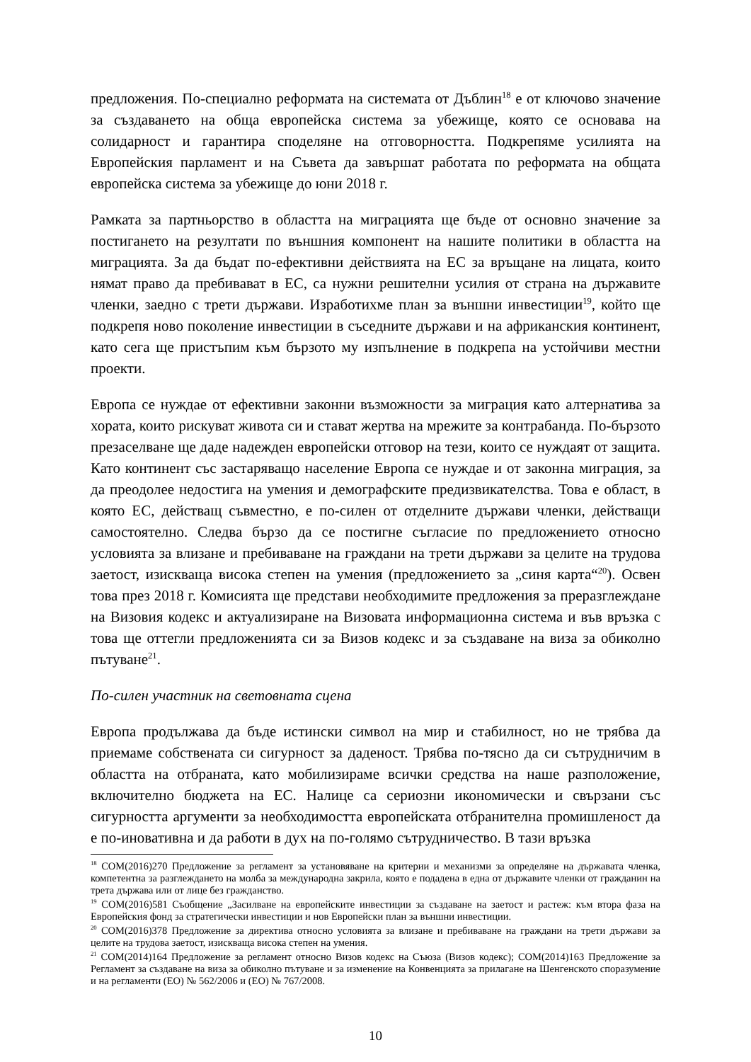предложения. По-специално реформата на системата от Дъблин<sup>18</sup> е от ключово значение за създаването на обща европейска система за убежище, която се основава на солидарност и гарантира споделяне на отговорността. Подкрепяме усилията на Европейския парламент и на Съвета да завършат работата по реформата на общата европейска система за убежище до юни 2018 г.
Рамката за партньорство в областта на миграцията ще бъде от основно значение за постигането на резултати по външния компонент на нашите политики в областта на миграцията. За да бъдат по-ефективни действията на ЕС за връщане на лицата, които нямат право да пребивават в ЕС, са нужни решителни усилия от страна на държавите членки, заедно с трети държави. Изработихме план за външни инвестиции<sup>19</sup>, който ще подкрепя ново поколение инвестиции в съседните държави и на африканския континент, като сега ще пристъпим към бързото му изпълнение в подкрепа на устойчиви местни проекти.
Европа се нуждае от ефективни законни възможности за миграция като алтернатива за хората, които рискуват живота си и стават жертва на мрежите за контрабанда. По-бързото презаселване ще даде надежден европейски отговор на тези, които се нуждаят от защита. Като континент със застаряващо население Европа се нуждае и от законна миграция, за да преодолее недостига на умения и демографските предизвикателства. Това е област, в която ЕС, действащ съвместно, е по-силен от отделните държави членки, действащи самостоятелно. Следва бързо да се постигне съгласие по предложението относно условията за влизане и пребиваване на граждани на трети държави за целите на трудова заетост, изискваща висока степен на умения (предложението за „синя карта“<sup>20</sup>). Освен това през 2018 г. Комисията ще представи необходимите предложения за преразглеждане на Визовия кодекс и актуализиране на Визовата информационна система и във връзка с това ще оттегли предложенията си за Визов кодекс и за създаване на виза за обиколно пътуване<sup>21</sup>.
По-силен участник на световната сцена
Европа продължава да бъде истински символ на мир и стабилност, но не трябва да приемаме собствената си сигурност за даденост. Трябва по-тясно да си сътрудничим в областта на отбраната, като мобилизираме всички средства на наше разположение, включително бюджета на ЕС. Налице са сериозни икономически и свързани със сигурността аргументи за необходимостта европейската отбранителна промишленост да е по-иновативна и да работи в дух на по-голямо сътрудничество. В тази връзка
<sup>18</sup> COM(2016)270 Предложение за регламент за установяване на критерии и механизми за определяне на държавата членка, компетентна за разглеждането на молба за международна закрила, която е подадена в една от държавите членки от гражданин на трета държава или от лице без гражданство.
<sup>19</sup> COM(2016)581 Съобщение „Засилване на европейските инвестиции за създаване на заетост и растеж: към втора фаза на Европейския фонд за стратегически инвестиции и нов Европейски план за външни инвестиции.
<sup>20</sup> COM(2016)378 Предложение за директива относно условията за влизане и пребиваване на граждани на трети държави за целите на трудова заетост, изискваща висока степен на умения.
<sup>21</sup> COM(2014)164 Предложение за регламент относно Визов кодекс на Съюза (Визов кодекс); COM(2014)163 Предложение за Регламент за създаване на виза за обиколно пътуване и за изменение на Конвенцията за прилагане на Шенгенското споразумение и на регламенти (ЕО) № 562/2006 и (ЕО) № 767/2008.
10